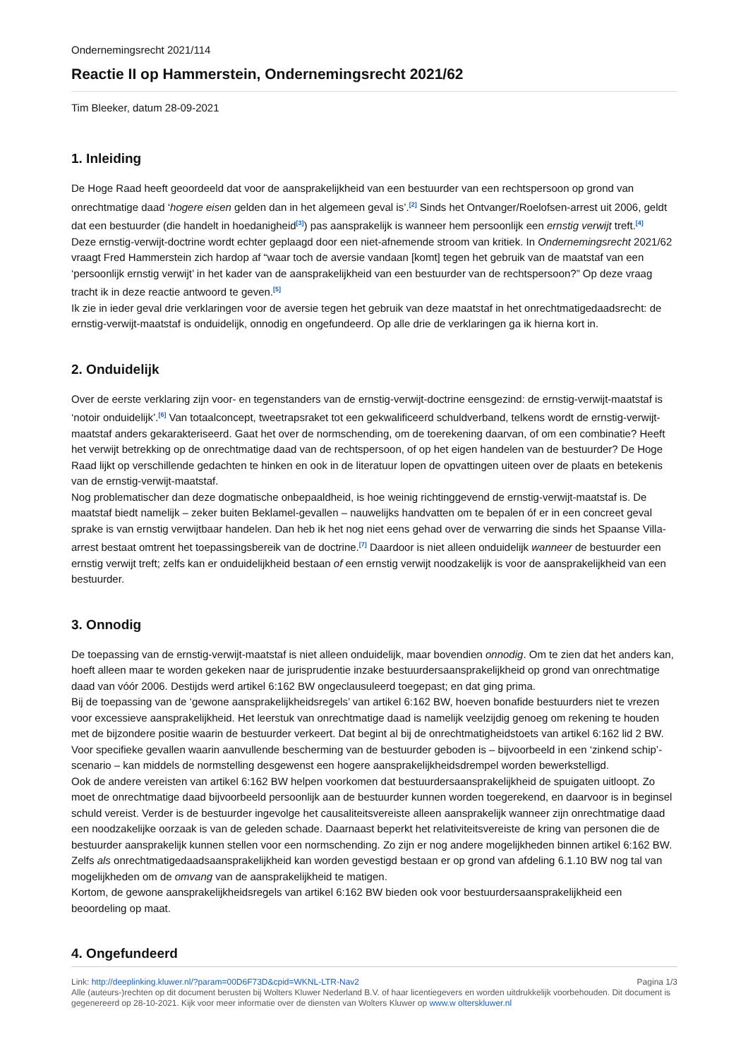Ondernemingsrecht 2021/114
Reactie II op Hammerstein, Ondernemingsrecht 2021/62
Tim Bleeker, datum 28-09-2021
1. Inleiding
De Hoge Raad heeft geoordeeld dat voor de aansprakelijkheid van een bestuurder van een rechtspersoon op grond van onrechtmatige daad ‘hogere eisen gelden dan in het algemeen geval is’.<sup>[2]</sup> Sinds het Ontvanger/Roelofsen-arrest uit 2006, geldt dat een bestuurder (die handelt in hoedanigheid<sup>[3]</sup>) pas aansprakelijk is wanneer hem persoonlijk een ernstig verwijt treft.<sup>[4]</sup>
Deze ernstig-verwijt-doctrine wordt echter geplaagd door een niet-afnemende stroom van kritiek. In Ondernemingsrecht 2021/62 vraagt Fred Hammerstein zich hardop af “waar toch de aversie vandaan [komt] tegen het gebruik van de maatstaf van een ‘persoonlijk ernstig verwijt’ in het kader van de aansprakelijkheid van een bestuurder van de rechtspersoon?” Op deze vraag tracht ik in deze reactie antwoord te geven.<sup>[5]</sup>
Ik zie in ieder geval drie verklaringen voor de aversie tegen het gebruik van deze maatstaf in het onrechtmatigedaadsrecht: de ernstig-verwijt-maatstaf is onduidelijk, onnodig en ongefundeerd. Op alle drie de verklaringen ga ik hierna kort in.
2. Onduidelijk
Over de eerste verklaring zijn voor- en tegenstanders van de ernstig-verwijt-doctrine eensgezind: de ernstig-verwijt-maatstaf is ‘notoir onduidelijk’.<sup>[6]</sup> Van totaalconcept, tweetrapsraket tot een gekwalificeerd schuldverband, telkens wordt de ernstig-verwijt-maatstaf anders gekarakteriseerd. Gaat het over de normschending, om de toerekening daarvan, of om een combinatie? Heeft het verwijt betrekking op de onrechtmatige daad van de rechtspersoon, of op het eigen handelen van de bestuurder? De Hoge Raad lijkt op verschillende gedachten te hinken en ook in de literatuur lopen de opvattingen uiteen over de plaats en betekenis van de ernstig-verwijt-maatstaf.
Nog problematischer dan deze dogmatische onbepaaldheid, is hoe weinig richtinggevend de ernstig-verwijt-maatstaf is. De maatstaf biedt namelijk – zeker buiten Beklamel-gevallen – nauwelijks handvatten om te bepalen óf er in een concreet geval sprake is van ernstig verwijtbaar handelen. Dan heb ik het nog niet eens gehad over de verwarring die sinds het Spaanse Villa-arrest bestaat omtrent het toepassingsbereik van de doctrine.<sup>[7]</sup> Daardoor is niet alleen onduidelijk wanneer de bestuurder een ernstig verwijt treft; zelfs kan er onduidelijkheid bestaan of een ernstig verwijt noodzakelijk is voor de aansprakelijkheid van een bestuurder.
3. Onnodig
De toepassing van de ernstig-verwijt-maatstaf is niet alleen onduidelijk, maar bovendien onnodig. Om te zien dat het anders kan, hoeft alleen maar te worden gekeken naar de jurisprudentie inzake bestuurdersaansprakelijkheid op grond van onrechtmatige daad van vóór 2006. Destijds werd artikel 6:162 BW ongeclausuleerd toegepast; en dat ging prima.
Bij de toepassing van de ‘gewone aansprakelijkheidsregels’ van artikel 6:162 BW, hoeven bonafide bestuurders niet te vrezen voor excessieve aansprakelijkheid. Het leerstuk van onrechtmatige daad is namelijk veelzijdig genoeg om rekening te houden met de bijzondere positie waarin de bestuurder verkeert. Dat begint al bij de onrechtmatigheidstoets van artikel 6:162 lid 2 BW. Voor specifieke gevallen waarin aanvullende bescherming van de bestuurder geboden is – bijvoorbeeld in een ‘zinkend schip’-scenario – kan middels de normstelling desgewenst een hogere aansprakelijkheidsdrempel worden bewerkstelligd.
Ook de andere vereisten van artikel 6:162 BW helpen voorkomen dat bestuurdersaansprakelijkheid de spuigaten uitloopt. Zo moet de onrechtmatige daad bijvoorbeeld persoonlijk aan de bestuurder kunnen worden toegerekend, en daarvoor is in beginsel schuld vereist. Verder is de bestuurder ingevolge het causaliteitsvereiste alleen aansprakelijk wanneer zijn onrechtmatige daad een noodzakelijke oorzaak is van de geleden schade. Daarnaast beperkt het relativiteitsvereiste de kring van personen die de bestuurder aansprakelijk kunnen stellen voor een normschending. Zo zijn er nog andere mogelijkheden binnen artikel 6:162 BW. Zelfs als onrechtmatigedaadsaansprakelijkheid kan worden gevestigd bestaan er op grond van afdeling 6.1.10 BW nog tal van mogelijkheden om de omvang van de aansprakelijkheid te matigen.
Kortom, de gewone aansprakelijkheidsregels van artikel 6:162 BW bieden ook voor bestuurdersaansprakelijkheid een beoordeling op maat.
4. Ongefundeerd
Pagina 1/3 Link: http://deeplinking.kluwer.nl/?param=00D6F73D&cpid=WKNL-LTR-Nav2
Alle (auteurs-)rechten op dit document berusten bij Wolters Kluwer Nederland B.V. of haar licentiegevers en worden uitdrukkelijk voorbehouden. Dit document is gegenereerd op 28-10-2021. Kijk voor meer informatie over de diensten van Wolters Kluwer op www.w olterskluwer.nl